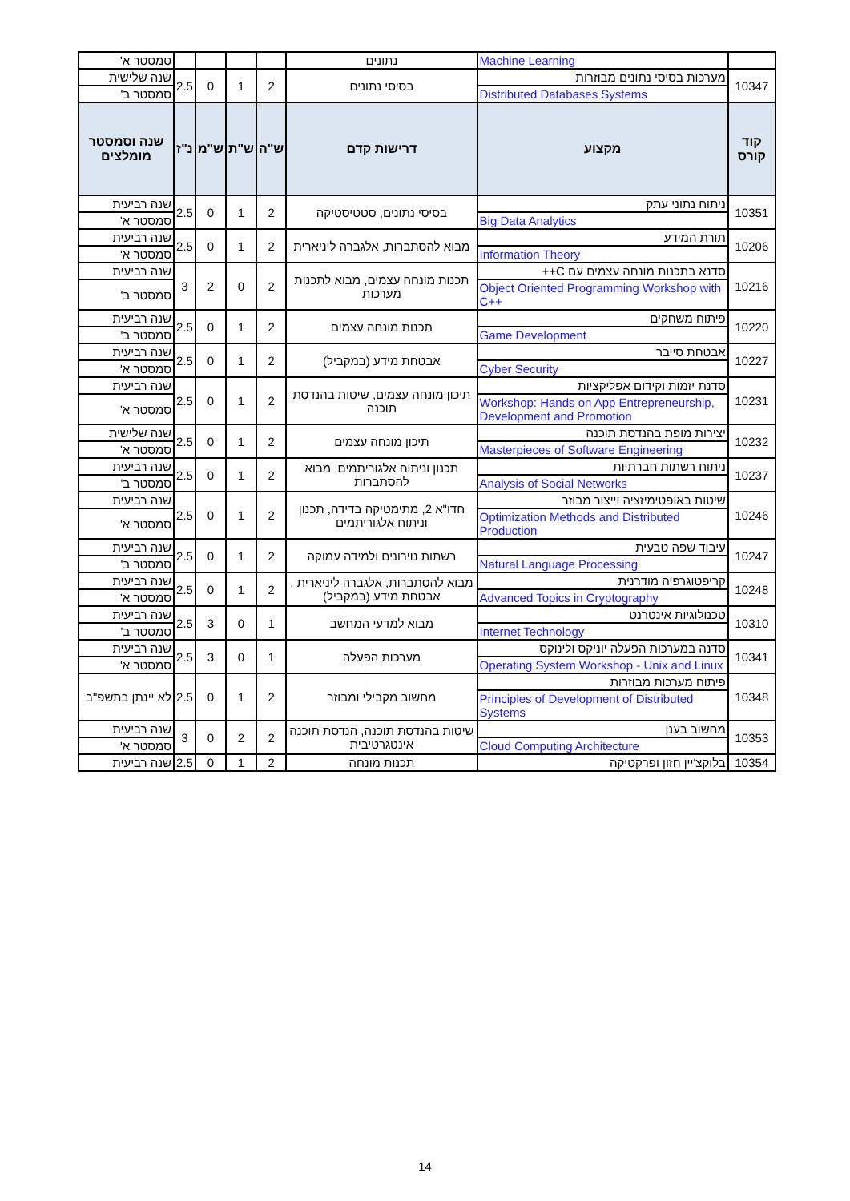| | Machine Learning | נתונים | | | | | סמסטר א' |
| 10347 | מערכות בסיסי נתונים מבוזרות | בסיסי נתונים | 2 | 1 | 0 | 2.5 | שנה שלישית |
| | Distributed Databases Systems | | | | | | סמסטר ב' |
| קוד קורס | מקצוע | דרישות קדם | ש"ה | ש"ת | ש"מ | נ"ז | שנה וסמסטר מומלצים |
| 10351 | ניתוח נתוני עתק | בסיסי נתונים, סטטיסטיקה | 2 | 1 | 0 | 2.5 | שנה רביעית |
| | Big Data Analytics | | | | | | סמסטר א' |
| 10206 | תורת המידע | מבוא להסתברות, אלגברה ליניארית | 2 | 1 | 0 | 2.5 | שנה רביעית |
| | Information Theory | | | | | | סמסטר א' |
| 10216 | סדנא בתכנות מונחה עצמים עם C++ | תכנות מונחה עצמים, מבוא לתכנות מערכות | 2 | 0 | 2 | 3 | שנה רביעית |
| | Object Oriented Programming Workshop with C++ | | | | | | סמסטר ב' |
| 10220 | פיתוח משחקים | תכנות מונחה עצמים | 2 | 1 | 0 | 2.5 | שנה רביעית |
| | Game Development | | | | | | סמסטר ב' |
| 10227 | אבטחת סייבר | אבטחת מידע (במקביל) | 2 | 1 | 0 | 2.5 | שנה רביעית |
| | Cyber Security | | | | | | סמסטר א' |
| 10231 | סדנת יזמות וקידום אפליקציות | תיכון מונחה עצמים, שיטות בהנדסת תוכנה | 2 | 1 | 0 | 2.5 | שנה רביעית |
| | Workshop: Hands on App Entrepreneurship, Development and Promotion | | | | | | סמסטר א' |
| 10232 | יצירות מופת בהנדסת תוכנה | תיכון מונחה עצמים | 2 | 1 | 0 | 2.5 | שנה שלישית |
| | Masterpieces of Software Engineering | | | | | | סמסטר א' |
| 10237 | ניתוח רשתות חברתיות | תכנון וניתוח אלגוריתמים, מבוא להסתברות | 2 | 1 | 0 | 2.5 | שנה רביעית |
| | Analysis of Social Networks | | | | | | סמסטר ב' |
| 10246 | שיטות באופטימיזציה וייצור מבוזר | חדו"א 2, מתימטיקה בדידה, תכנון וניתוח אלגוריתמים | 2 | 1 | 0 | 2.5 | שנה רביעית |
| | Optimization Methods and Distributed Production | | | | | | סמסטר א' |
| 10247 | עיבוד שפה טבעית | רשתות נוירונים ולמידה עמוקה | 2 | 1 | 0 | 2.5 | שנה רביעית |
| | Natural Language Processing | | | | | | סמסטר ב' |
| 10248 | קריפטוגרפיה מודרנית | מבוא להסתברות, אלגברה ליניארית , אבטחת מידע (במקביל) | 2 | 1 | 0 | 2.5 | שנה רביעית |
| | Advanced Topics in Cryptography | | | | | | סמסטר א' |
| 10310 | טכנולוגיות אינטרנט | מבוא למדעי המחשב | 1 | 0 | 3 | 2.5 | שנה רביעית |
| | Internet Technology | | | | | | סמסטר ב' |
| 10341 | סדנה במערכות הפעלה יוניקס ולינוקס | מערכות הפעלה | 1 | 0 | 3 | 2.5 | שנה רביעית |
| | Operating System Workshop - Unix and Linux | | | | | | סמסטר א' |
| 10348 | פיתוח מערכות מבוזרות | מחשוב מקבילי ומבוזר | 2 | 1 | 0 | 2.5 | לא יינתן בתשפ"ב |
| | Principles of Development of Distributed Systems | | | | | | |
| 10353 | מחשוב בענן | שיטות בהנדסת תוכנה, הנדסת תוכנה אינטגרטיבית | 2 | 2 | 0 | 3 | שנה רביעית |
| | Cloud Computing Architecture | | | | | | סמסטר א' |
| 10354 | בלוקצ'יין חזון ופרקטיקה | תכנות מונחה | 2 | 1 | 0 | 2.5 | שנה רביעית |
14